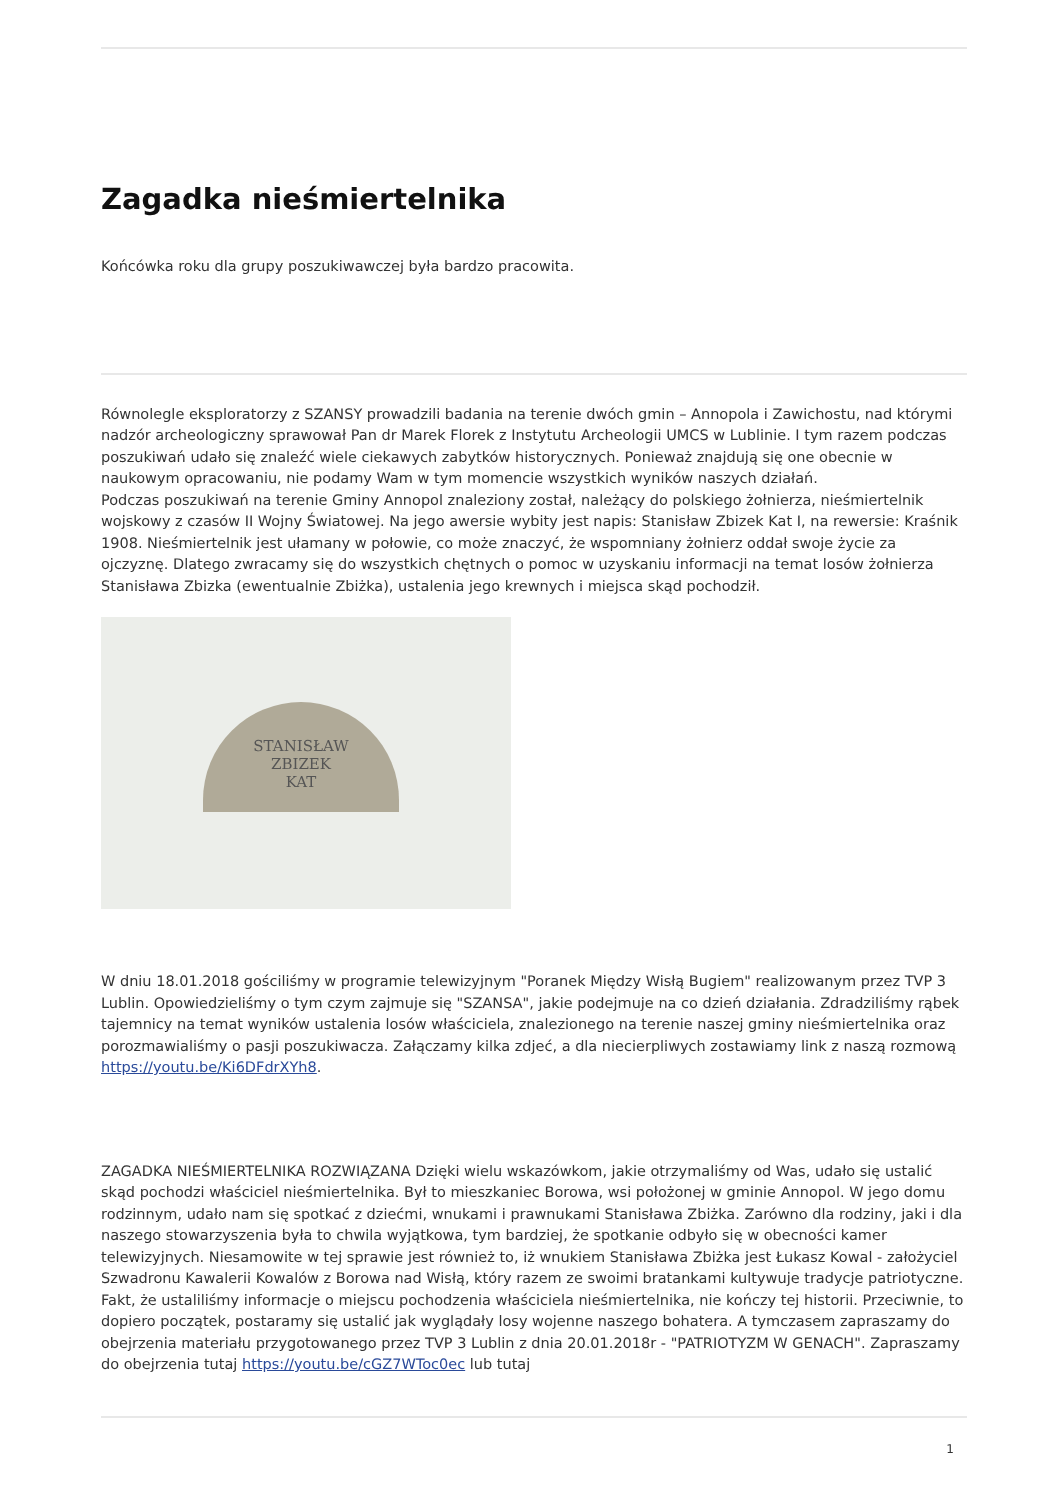Zagadka nieśmiertelnika
Końcówka roku dla grupy poszukiwawczej była bardzo pracowita.
Równolegle eksploratorzy z SZANSY prowadzili badania na terenie dwóch gmin – Annopola i Zawichostu, nad którymi nadzór archeologiczny sprawował Pan dr Marek Florek z Instytutu Archeologii UMCS w Lublinie. I tym razem podczas poszukiwań udało się znaleźć wiele ciekawych zabytków historycznych. Ponieważ znajdują się one obecnie w naukowym opracowaniu, nie podamy Wam w tym momencie wszystkich wyników naszych działań.
Podczas poszukiwań na terenie Gminy Annopol znaleziony został, należący do polskiego żołnierza, nieśmiertelnik wojskowy z czasów II Wojny Światowej. Na jego awersie wybity jest napis: Stanisław Zbizek Kat I, na rewersie: Kraśnik 1908. Nieśmiertelnik jest ułamany w połowie, co może znaczyć, że wspomniany żołnierz oddał swoje życie za ojczyznę. Dlatego zwracamy się do wszystkich chętnych o pomoc w uzyskaniu informacji na temat losów żołnierza Stanisława Zbizka (ewentualnie Zbiżka), ustalenia jego krewnych i miejsca skąd pochodził.
STANISŁAW
ZBIZEK
KAT
W dniu 18.01.2018 gościliśmy w programie telewizyjnym "Poranek Między Wisłą Bugiem" realizowanym przez TVP 3 Lublin. Opowiedzieliśmy o tym czym zajmuje się "SZANSA", jakie podejmuje na co dzień działania. Zdradziliśmy rąbek tajemnicy na temat wyników ustalenia losów właściciela, znalezionego na terenie naszej gminy nieśmiertelnika oraz porozmawialiśmy o pasji poszukiwacza. Załączamy kilka zdjeć, a dla niecierpliwych zostawiamy link z naszą rozmową https://youtu.be/Ki6DFdrXYh8.
ZAGADKA NIEŚMIERTELNIKA ROZWIĄZANA Dzięki wielu wskazówkom, jakie otrzymaliśmy od Was, udało się ustalić skąd pochodzi właściciel nieśmiertelnika. Był to mieszkaniec Borowa, wsi położonej w gminie Annopol. W jego domu rodzinnym, udało nam się spotkać z dziećmi, wnukami i prawnukami Stanisława Zbiżka. Zarówno dla rodziny, jaki i dla naszego stowarzyszenia była to chwila wyjątkowa, tym bardziej, że spotkanie odbyło się w obecności kamer telewizyjnych. Niesamowite w tej sprawie jest również to, iż wnukiem Stanisława Zbiżka jest Łukasz Kowal - założyciel Szwadronu Kawalerii Kowalów z Borowa nad Wisłą, który razem ze swoimi bratankami kultywuje tradycje patriotyczne. Fakt, że ustaliliśmy informacje o miejscu pochodzenia właściciela nieśmiertelnika, nie kończy tej historii. Przeciwnie, to dopiero początek, postaramy się ustalić jak wyglądały losy wojenne naszego bohatera. A tymczasem zapraszamy do obejrzenia materiału przygotowanego przez TVP 3 Lublin z dnia 20.01.2018r - "PATRIOTYZM W GENACH". Zapraszamy do obejrzenia tutaj https://youtu.be/cGZ7WToc0ec lub tutaj
1